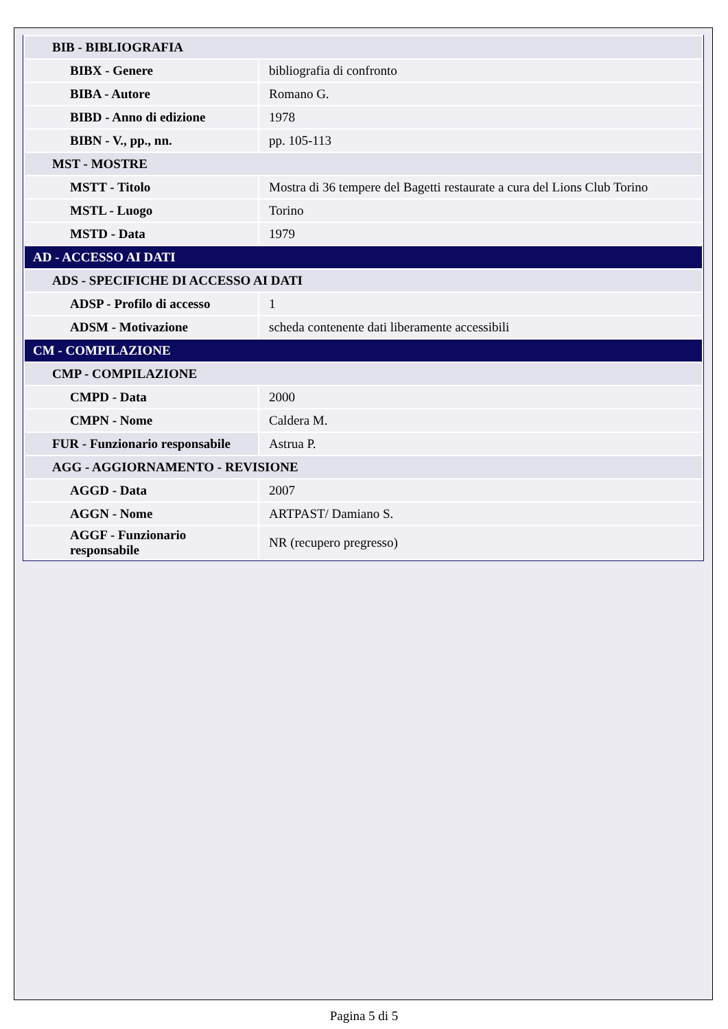| BIB - BIBLIOGRAFIA | |
| BIBX - Genere | bibliografia di confronto |
| BIBA - Autore | Romano G. |
| BIBD - Anno di edizione | 1978 |
| BIBN - V., pp., nn. | pp. 105-113 |
| MST - MOSTRE | |
| MSTT - Titolo | Mostra di 36 tempere del Bagetti restaurate a cura del Lions Club Torino |
| MSTL - Luogo | Torino |
| MSTD - Data | 1979 |
| AD - ACCESSO AI DATI | |
| ADS - SPECIFICHE DI ACCESSO AI DATI | |
| ADSP - Profilo di accesso | 1 |
| ADSM - Motivazione | scheda contenente dati liberamente accessibili |
| CM - COMPILAZIONE | |
| CMP - COMPILAZIONE | |
| CMPD - Data | 2000 |
| CMPN - Nome | Caldera M. |
| FUR - Funzionario responsabile | Astrua P. |
| AGG - AGGIORNAMENTO - REVISIONE | |
| AGGD - Data | 2007 |
| AGGN - Nome | ARTPAST/ Damiano S. |
| AGGF - Funzionario responsabile | NR (recupero pregresso) |
Pagina 5 di 5